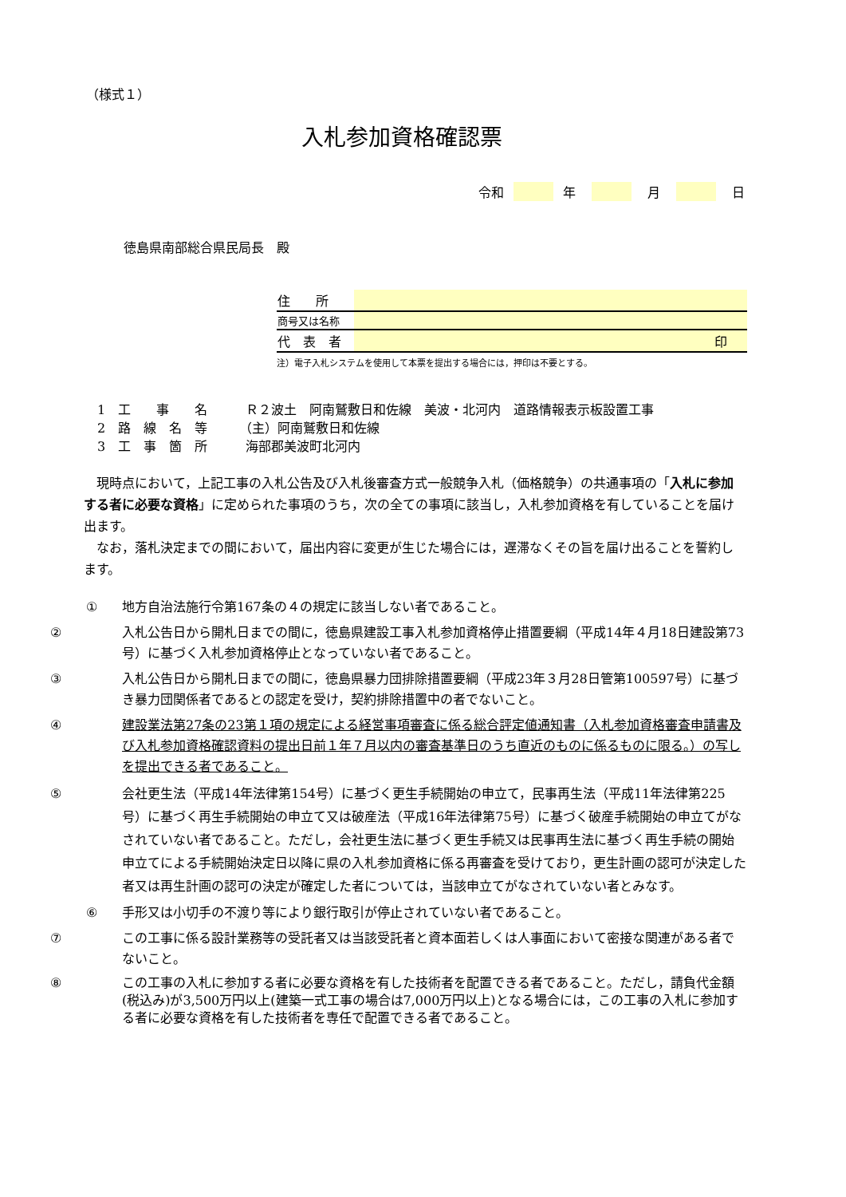（様式１）
入札参加資格確認票
令和 年 月 日
徳島県南部総合県民局長　殿
| 住 所 | |
| 商号又は名称 | |
| 代 表 者 | 印 |
注）電子入札システムを使用して本票を提出する場合には，押印は不要とする。
1　工　　事　　名　　　Ｒ２波土　阿南鷲敷日和佐線　美波・北河内　道路情報表示板設置工事
2　路　線　名　等　　　（主）阿南鷲敷日和佐線
3　工　事　箇　所　　　海部郡美波町北河内
　現時点において，上記工事の入札公告及び入札後審査方式一般競争入札（価格競争）の共通事項の「入札に参加する者に必要な資格」に定められた事項のうち，次の全ての事項に該当し，入札参加資格を有していることを届け出ます。
　なお，落札決定までの間において，届出内容に変更が生じた場合には，遅滞なくその旨を届け出ることを誓約します。
① 地方自治法施行令第167条の４の規定に該当しない者であること。
② 入札公告日から開札日までの間に，徳島県建設工事入札参加資格停止措置要綱（平成14年４月18日建設第73号）に基づく入札参加資格停止となっていない者であること。
③ 入札公告日から開札日までの間に，徳島県暴力団排除措置要綱（平成23年３月28日管第100597号）に基づき暴力団関係者であるとの認定を受け，契約排除措置中の者でないこと。
④ 建設業法第27条の23第１項の規定による経営事項審査に係る総合評定値通知書（入札参加資格審査申請書及び入札参加資格確認資料の提出日前１年７月以内の審査基準日のうち直近のものに係るものに限る。）の写しを提出できる者であること。
⑤ 会社更生法（平成14年法律第154号）に基づく更生手続開始の申立て，民事再生法（平成11年法律第225号）に基づく再生手続開始の申立て又は破産法（平成16年法律第75号）に基づく破産手続開始の申立てがなされていない者であること。ただし，会社更生法に基づく更生手続又は民事再生法に基づく再生手続の開始申立てによる手続開始決定日以降に県の入札参加資格に係る再審査を受けており，更生計画の認可が決定した者又は再生計画の認可の決定が確定した者については，当該申立てがなされていない者とみなす。
⑥ 手形又は小切手の不渡り等により銀行取引が停止されていない者であること。
⑦ この工事に係る設計業務等の受託者又は当該受託者と資本面若しくは人事面において密接な関連がある者でないこと。
⑧ この工事の入札に参加する者に必要な資格を有した技術者を配置できる者であること。ただし，請負代金額(税込み)が3,500万円以上(建築一式工事の場合は7,000万円以上)となる場合には，この工事の入札に参加する者に必要な資格を有した技術者を専任で配置できる者であること。